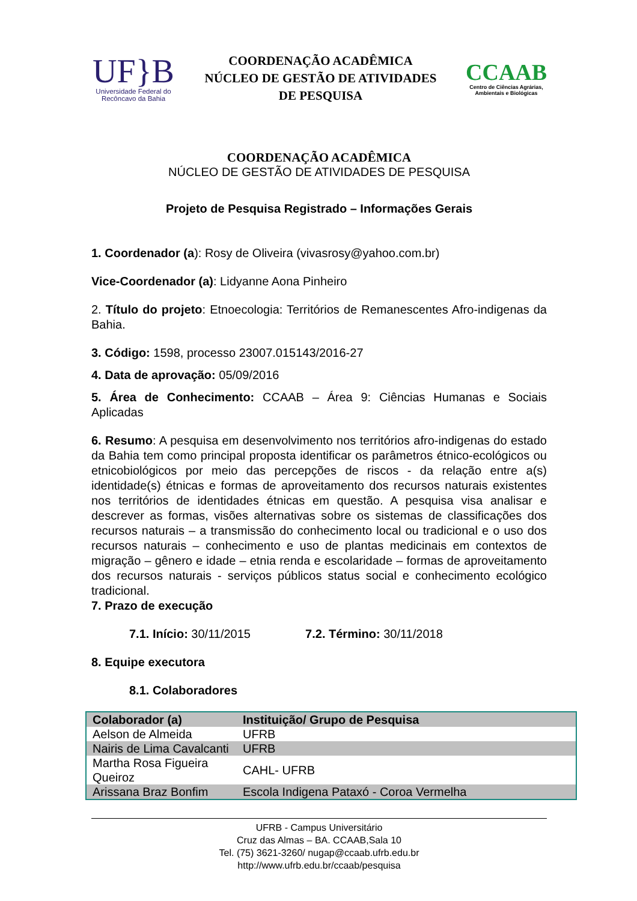UF}B
Universidade Federal do
Recôncavo da Bahia
COORDENAÇÃO ACADÊMICA
NÚCLEO DE GESTÃO DE ATIVIDADES
DE PESQUISA
CCAAB
Centro de Ciências Agrárias,
Ambientais e Biológicas
COORDENAÇÃO ACADÊMICA
NÚCLEO DE GESTÃO DE ATIVIDADES DE PESQUISA
Projeto de Pesquisa Registrado – Informações Gerais
1. Coordenador (a): Rosy de Oliveira (vivasrosy@yahoo.com.br)
Vice-Coordenador (a): Lidyanne Aona Pinheiro
2. Título do projeto: Etnoecologia: Territórios de Remanescentes Afro-indigenas da Bahia.
3. Código: 1598, processo 23007.015143/2016-27
4. Data de aprovação: 05/09/2016
5. Área de Conhecimento: CCAAB – Área 9: Ciências Humanas e Sociais Aplicadas
6. Resumo: A pesquisa em desenvolvimento nos territórios afro-indigenas do estado da Bahia tem como principal proposta identificar os parâmetros étnico-ecológicos ou etnicobiológicos por meio das percepções de riscos - da relação entre a(s) identidade(s) étnicas e formas de aproveitamento dos recursos naturais existentes nos territórios de identidades étnicas em questão. A pesquisa visa analisar e descrever as formas, visões alternativas sobre os sistemas de classificações dos recursos naturais – a transmissão do conhecimento local ou tradicional e o uso dos recursos naturais – conhecimento e uso de plantas medicinais em contextos de migração – gênero e idade – etnia renda e escolaridade – formas de aproveitamento dos recursos naturais - serviços públicos status social e conhecimento ecológico tradicional.
7. Prazo de execução
7.1. Início: 30/11/2015 7.2. Término: 30/11/2018
8. Equipe executora
8.1. Colaboradores
| Colaborador (a) | Instituição/ Grupo de Pesquisa |
| --- | --- |
| Aelson de Almeida | UFRB |
| Nairis de Lima Cavalcanti | UFRB |
| Martha Rosa Figueira Queiroz | CAHL- UFRB |
| Arissana Braz Bonfim | Escola Indigena Pataxó - Coroa Vermelha |
UFRB - Campus Universitário
Cruz das Almas – BA. CCAAB,Sala 10
Tel. (75) 3621-3260/ nugap@ccaab.ufrb.edu.br
http://www.ufrb.edu.br/ccaab/pesquisa